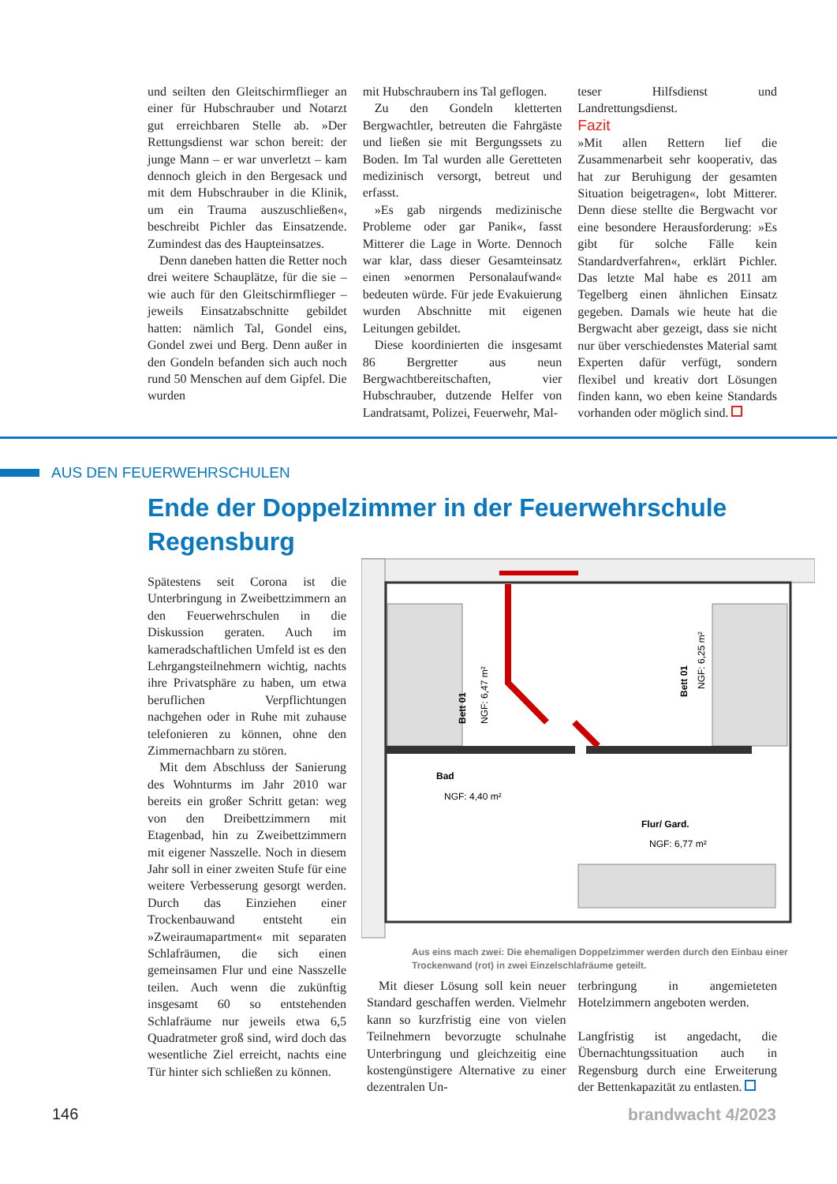und seilten den Gleitschirmflieger an einer für Hubschrauber und Notarzt gut erreichbaren Stelle ab. »Der Rettungsdienst war schon bereit: der junge Mann – er war unverletzt – kam dennoch gleich in den Bergesack und mit dem Hubschrauber in die Klinik, um ein Trauma auszuschließen«, beschreibt Pichler das Einsatzende. Zumindest das des Haupteinsatzes.
Denn daneben hatten die Retter noch drei weitere Schauplätze, für die sie – wie auch für den Gleitschirmflieger – jeweils Einsatzabschnitte gebildet hatten: nämlich Tal, Gondel eins, Gondel zwei und Berg. Denn außer in den Gondeln befanden sich auch noch rund 50 Menschen auf dem Gipfel. Die wurden
mit Hubschraubern ins Tal geflogen.
Zu den Gondeln kletterten Bergwachtler, betreuten die Fahrgäste und ließen sie mit Bergungssets zu Boden. Im Tal wurden alle Geretteten medizinisch versorgt, betreut und erfasst.
»Es gab nirgends medizinische Probleme oder gar Panik«, fasst Mitterer die Lage in Worte. Dennoch war klar, dass dieser Gesamteinsatz einen »enormen Personalaufwand« bedeuten würde. Für jede Evakuierung wurden Abschnitte mit eigenen Leitungen gebildet.
Diese koordinierten die insgesamt 86 Bergretter aus neun Bergwachtbereitschaften, vier Hubschrauber, dutzende Helfer von Landratsamt, Polizei, Feuerwehr, Mal-
teser Hilfsdienst und Landrettungsdienst.
Fazit
»Mit allen Rettern lief die Zusammenarbeit sehr kooperativ, das hat zur Beruhigung der gesamten Situation beigetragen«, lobt Mitterer. Denn diese stellte die Bergwacht vor eine besondere Herausforderung: »Es gibt für solche Fälle kein Standardverfahren«, erklärt Pichler. Das letzte Mal habe es 2011 am Tegelberg einen ähnlichen Einsatz gegeben. Damals wie heute hat die Bergwacht aber gezeigt, dass sie nicht nur über verschiedenstes Material samt Experten dafür verfügt, sondern flexibel und kreativ dort Lösungen finden kann, wo eben keine Standards vorhanden oder möglich sind.
AUS DEN FEUERWEHRSCHULEN
Ende der Doppelzimmer in der Feuerwehrschule Regensburg
Spätestens seit Corona ist die Unterbringung in Zweibettzimmern an den Feuerwehrschulen in die Diskussion geraten. Auch im kameradschaftlichen Umfeld ist es den Lehrgangsteilnehmern wichtig, nachts ihre Privatsphäre zu haben, um etwa beruflichen Verpflichtungen nachgehen oder in Ruhe mit zuhause telefonieren zu können, ohne den Zimmernachbarn zu stören.
Mit dem Abschluss der Sanierung des Wohnturms im Jahr 2010 war bereits ein großer Schritt getan: weg von den Dreibettzimmern mit Etagenbad, hin zu Zweibettzimmern mit eigener Nasszelle. Noch in diesem Jahr soll in einer zweiten Stufe für eine weitere Verbesserung gesorgt werden. Durch das Einziehen einer Trockenbauwand entsteht ein »Zweiraumapartment« mit separaten Schlafräumen, die sich einen gemeinsamen Flur und eine Nasszelle teilen. Auch wenn die zukünftig insgesamt 60 so entstehenden Schlafräume nur jeweils etwa 6,5 Quadratmeter groß sind, wird doch das wesentliche Ziel erreicht, nachts eine Tür hinter sich schließen zu können.
Bett 01
NGF: 6,47 m²
Bett 01
NGF: 6,25 m²
Bad
NGF: 4,40 m²
Flur/ Gard.
NGF: 6,77 m²
Aus eins mach zwei: Die ehemaligen Doppelzimmer werden durch den Einbau einer Trockenwand (rot) in zwei Einzelschlafräume geteilt.
Mit dieser Lösung soll kein neuer Standard geschaffen werden. Vielmehr kann so kurzfristig eine von vielen Teilnehmern bevorzugte schulnahe Unterbringung und gleichzeitig eine kostengünstigere Alternative zu einer dezentralen Un-
terbringung in angemieteten Hotelzimmern angeboten werden.
Langfristig ist angedacht, die Übernachtungssituation auch in Regensburg durch eine Erweiterung der Bettenkapazität zu entlasten.
146 brandwacht 4/2023